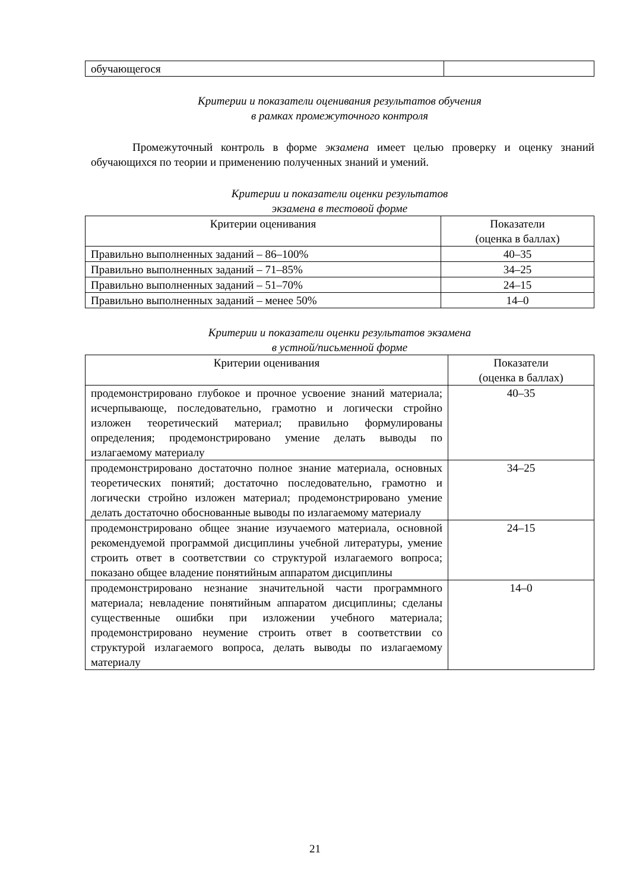| обучающегося | |
Критерии и показатели оценивания результатов обучения
в рамках промежуточного контроля
Промежуточный контроль в форме экзамена имеет целью проверку и оценку знаний обучающихся по теории и применению полученных знаний и умений.
Критерии и показатели оценки результатов
экзамена в тестовой форме
| Критерии оценивания | Показатели (оценка в баллах) |
| --- | --- |
| Правильно выполненных заданий – 86–100% | 40–35 |
| Правильно выполненных заданий – 71–85% | 34–25 |
| Правильно выполненных заданий – 51–70% | 24–15 |
| Правильно выполненных заданий – менее 50% | 14–0 |
Критерии и показатели оценки результатов экзамена
в устной/письменной форме
| Критерии оценивания | Показатели (оценка в баллах) |
| --- | --- |
| продемонстрировано глубокое и прочное усвоение знаний материала; исчерпывающе, последовательно, грамотно и логически стройно изложен теоретический материал; правильно формулированы определения; продемонстрировано умение делать выводы по излагаемому материалу | 40–35 |
| продемонстрировано достаточно полное знание материала, основных теоретических понятий; достаточно последовательно, грамотно и логически стройно изложен материал; продемонстрировано умение делать достаточно обоснованные выводы по излагаемому материалу | 34–25 |
| продемонстрировано общее знание изучаемого материала, основной рекомендуемой программой дисциплины учебной литературы, умение строить ответ в соответствии со структурой излагаемого вопроса; показано общее владение понятийным аппаратом дисциплины | 24–15 |
| продемонстрировано незнание значительной части программного материала; невладение понятийным аппаратом дисциплины; сделаны существенные ошибки при изложении учебного материала; продемонстрировано неумение строить ответ в соответствии со структурой излагаемого вопроса, делать выводы по излагаемому материалу | 14–0 |
21